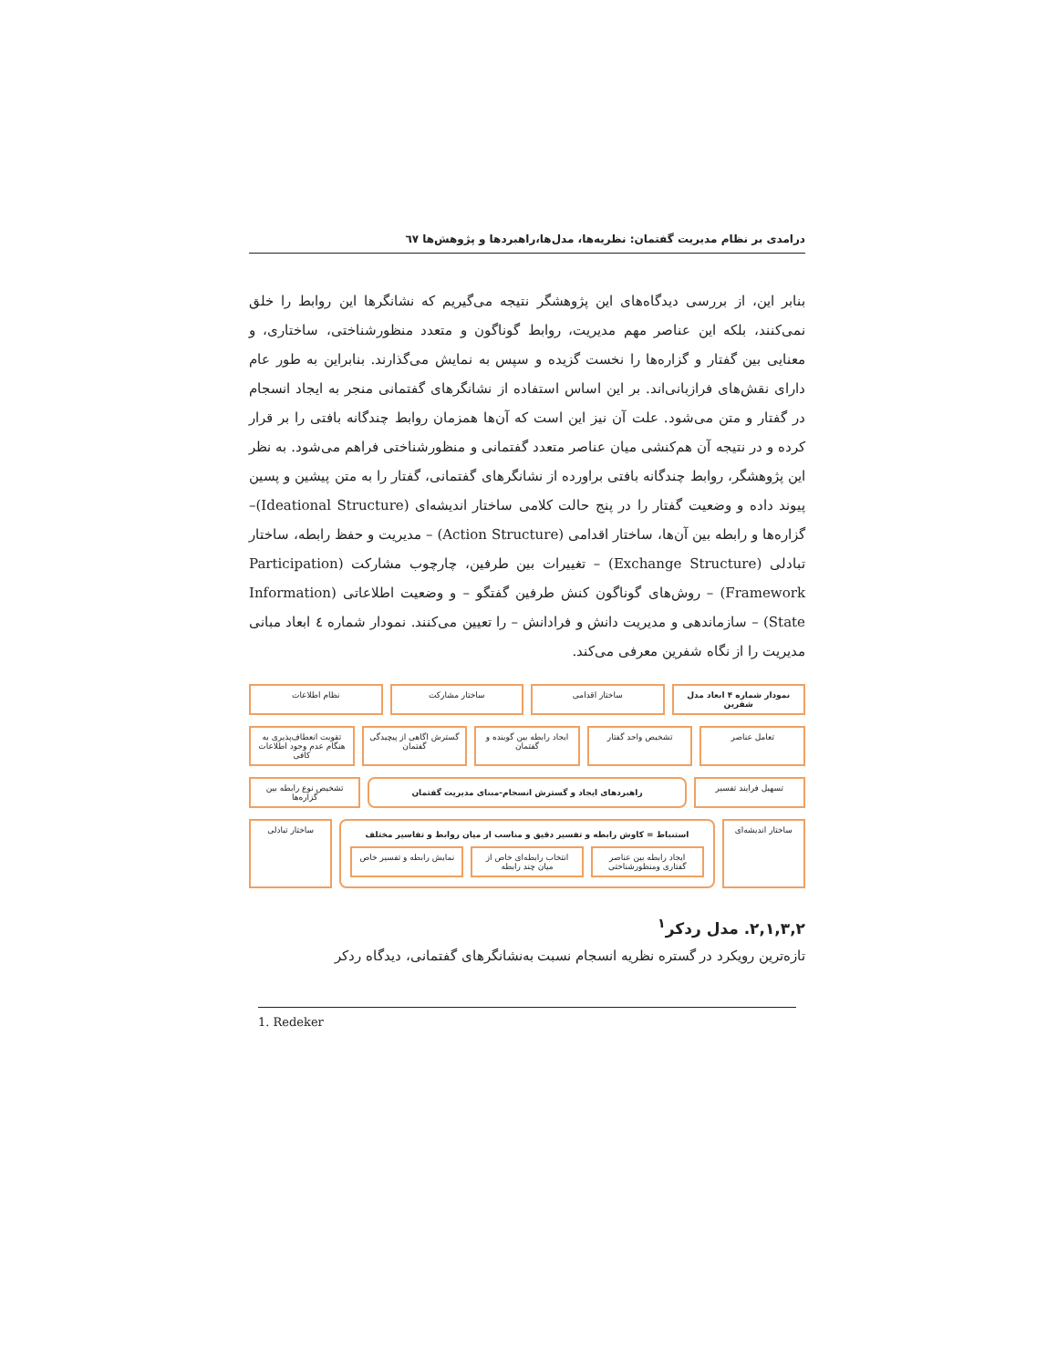درامدی بر نظام مدیریت گفتمان: نظریه‌ها، مدل‌ها،راهبردها و پژوهش‌ها ٦٧
بنابر این، از بررسی دیدگاه‌های این پژوهشگر نتیجه می‌گیریم که نشانگرها این روابط را خلق نمی‌کنند، بلکه این عناصر مهم مدیریت، روابط گوناگون و متعدد منظورشناختی، ساختاری، و معنایی بین گفتار و گزاره‌ها را نخست گزیده و سپس به نمایش می‌گذارند. بنابراین به طور عام دارای نقش‌های فرازبانی‌اند. بر این اساس استفاده از نشانگرهای گفتمانی منجر به ایجاد انسجام در گفتار و متن می‌شود. علت آن نیز این است که آن‌ها همزمان روابط چندگانه بافتی را بر قرار کرده و در نتیجه آن هم‌کنشی میان عناصر متعدد گفتمانی و منظورشناختی فراهم می‌شود. به نظر این پژوهشگر، روابط چندگانه بافتی براورده از نشانگرهای گفتمانی، گفتار را به متن پیشین و پسین پیوند داده و وضعیت گفتار را در پنج حالت کلامی ساختار اندیشه‌ای (Ideational Structure)– گزاره‌ها و رابطه بین آن‌ها، ساختار اقدامی (Action Structure) – مدیریت و حفظ رابطه، ساختار تبادلی (Exchange Structure) – تغییرات بین طرفین، چارچوب مشارکت (Participation Framework) – روش‌های گوناگون کنش طرفین گفتگو – و وضعیت اطلاعاتی (Information State) – سازماندهی و مدیریت دانش و فرادانش – را تعیین می‌کنند. نمودار شماره ٤ ابعاد مبانی مدیریت را از نگاه شفرین معرفی می‌کند.
نمودار شماره ۴ ابعاد مدل شفرین ساختار اقدامی ساختار مشارکت نظام اطلاعات
تعامل عناصر تشخیص واحد گفتار ایجاد رابطه بین گوینده و گفتمان
گسترش اگاهی از پیچیدگی گفتمان تقویت انعطاف‌پذیری به هنگام عدم وجود اطلاعات کافی
تسهیل فرایند تفسیر
راهبردهای ایجاد و گسترش انسجام-مبنای مدیریت گفتمان
تشخیص نوع رابطه بین گزاره‌ها
ساختار اندیشه‌ای
استنباط = کاوش رابطه و تفسیر دقیق و مناسب از میان روابط و تفاسیر مختلف
ایجاد رابطه بین عناصر گفتاری ومنظورشناختی
انتخاب رابطه‌ای خاص از میان چند رابطه
نمایش رابطه و تفسیر خاص
ساختار تبادلی
٢,١,٣,٢. مدل ردکر<sup>١</sup>
تازه‌ترین رویکرد در گستره نظریه انسجام نسبت به‌نشانگرهای گفتمانی، دیدگاه ردکر
1. Redeker